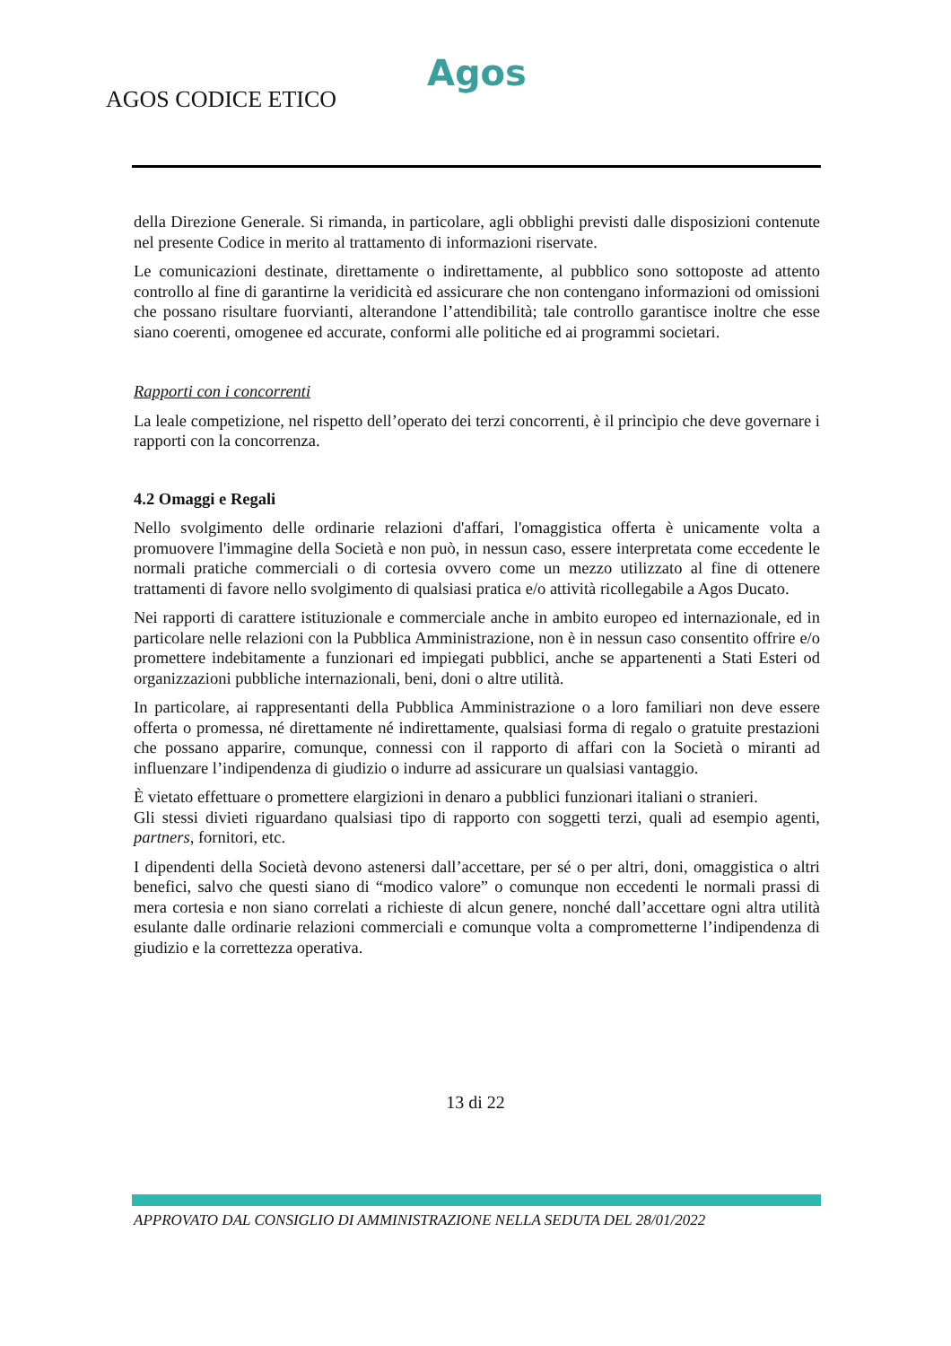Agos
AGOS CODICE ETICO
della Direzione Generale. Si rimanda, in particolare, agli obblighi previsti dalle disposizioni contenute nel presente Codice in merito al trattamento di informazioni riservate.
Le comunicazioni destinate, direttamente o indirettamente, al pubblico sono sottoposte ad attento controllo al fine di garantirne la veridicità ed assicurare che non contengano informazioni od omissioni che possano risultare fuorvianti, alterandone l’attendibilità; tale controllo garantisce inoltre che esse siano coerenti, omogenee ed accurate, conformi alle politiche ed ai programmi societari.
Rapporti con i concorrenti
La leale competizione, nel rispetto dell’operato dei terzi concorrenti, è il princìpio che deve governare i rapporti con la concorrenza.
4.2 Omaggi e Regali
Nello svolgimento delle ordinarie relazioni d'affari, l'omaggistica offerta è unicamente volta a promuovere l'immagine della Società e non può, in nessun caso, essere interpretata come eccedente le normali pratiche commerciali o di cortesia ovvero come un mezzo utilizzato al fine di ottenere trattamenti di favore nello svolgimento di qualsiasi pratica e/o attività ricollegabile a Agos Ducato.
Nei rapporti di carattere istituzionale e commerciale anche in ambito europeo ed internazionale, ed in particolare nelle relazioni con la Pubblica Amministrazione, non è in nessun caso consentito offrire e/o promettere indebitamente a funzionari ed impiegati pubblici, anche se appartenenti a Stati Esteri od organizzazioni pubbliche internazionali, beni, doni o altre utilità.
In particolare, ai rappresentanti della Pubblica Amministrazione o a loro familiari non deve essere offerta o promessa, né direttamente né indirettamente, qualsiasi forma di regalo o gratuite prestazioni che possano apparire, comunque, connessi con il rapporto di affari con la Società o miranti ad influenzare l’indipendenza di giudizio o indurre ad assicurare un qualsiasi vantaggio.
È vietato effettuare o promettere elargizioni in denaro a pubblici funzionari italiani o stranieri.
Gli stessi divieti riguardano qualsiasi tipo di rapporto con soggetti terzi, quali ad esempio agenti, partners, fornitori, etc.
I dipendenti della Società devono astenersi dall’accettare, per sé o per altri, doni, omaggistica o altri benefici, salvo che questi siano di “modico valore” o comunque non eccedenti le normali prassi di mera cortesia e non siano correlati a richieste di alcun genere, nonché dall’accettare ogni altra utilità esulante dalle ordinarie relazioni commerciali e comunque volta a comprometterne l’indipendenza di giudizio e la correttezza operativa.
13 di 22
APPROVATO DAL CONSIGLIO DI AMMINISTRAZIONE NELLA SEDUTA DEL 28/01/2022